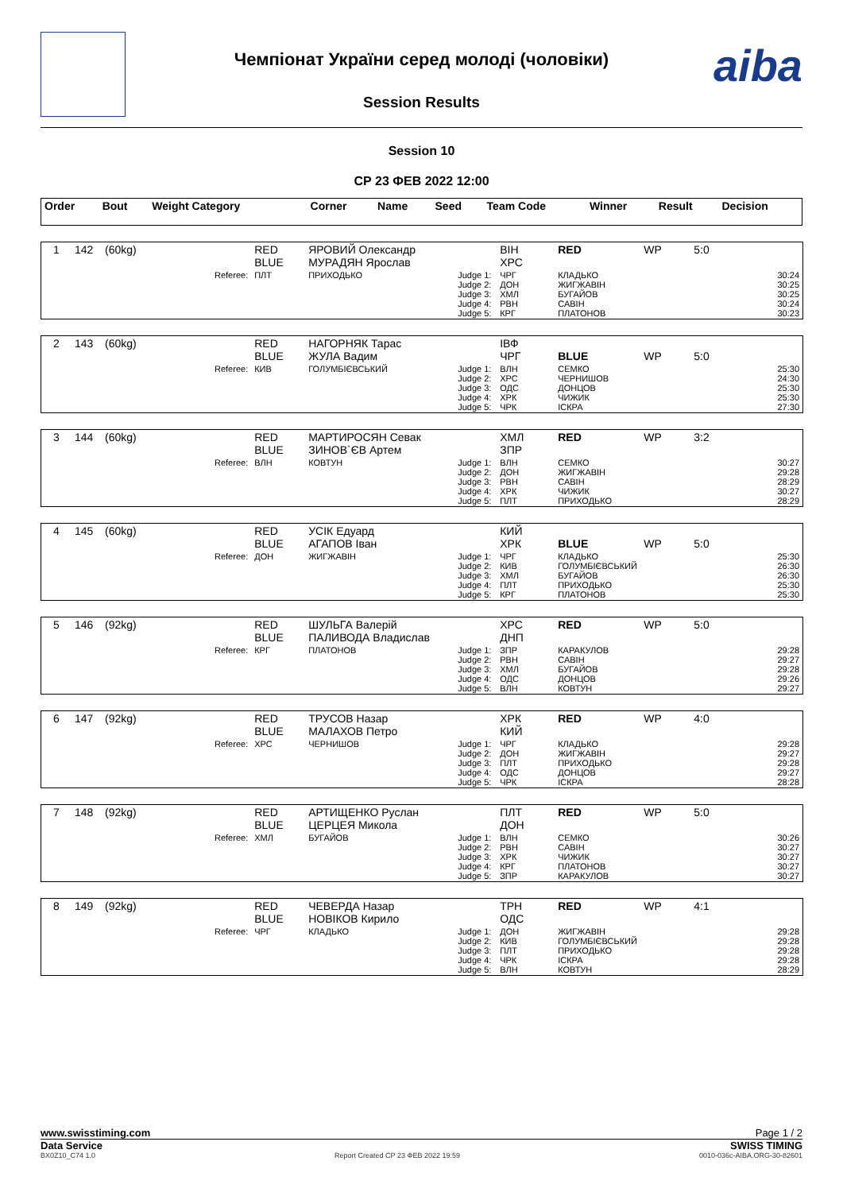aiba
Чемпіонат України серед молоді (чоловіки)
Session Results
Session 10
СР 23 ФЕВ 2022 12:00
| Order | Bout | Weight Category | | Corner | Name | Seed | Team Code | Winner | Result | Decision |
| 1 | 142 | (60kg) | | RED BLUE | ЯРОВИЙ Олександр МУРАДЯН Ярослав | | ВІН ХРС | RED | WP | 5:0 |
| | | | Referee: | ПЛТ | ПРИХОДЬКО | Judge 1: Judge 2: Judge 3: Judge 4: Judge 5: | ЧРГ ДОН ХМЛ РВН КРГ | КЛАДЬКО ЖИГЖАВІН БУГАЙОВ САВІН ПЛАТОНОВ | | 30:24 30:25 30:25 30:24 30:23 |
| 2 | 143 | (60kg) | | RED BLUE | НАГОРНЯК Тарас ЖУЛА Вадим | | ІВФ ЧРГ | BLUE | WP | 5:0 |
| | | | Referee: | КИВ | ГОЛУМБІЄВСЬКИЙ | Judge 1: Judge 2: Judge 3: Judge 4: Judge 5: | ВЛН ХРС ОДС ХРК ЧРК | СЕМКО ЧЕРНИШОВ ДОНЦОВ ЧИЖИК ІСКРА | | 25:30 24:30 25:30 25:30 27:30 |
| 3 | 144 | (60kg) | | RED BLUE | МАРТИРОСЯН Севак ЗИНОВ`ЄВ Артем | | ХМЛ ЗПР | RED | WP | 3:2 |
| | | | Referee: | ВЛН | КОВТУН | Judge 1: Judge 2: Judge 3: Judge 4: Judge 5: | ВЛН ДОН РВН ХРК ПЛТ | СЕМКО ЖИГЖАВІН САВІН ЧИЖИК ПРИХОДЬКО | | 30:27 29:28 28:29 30:27 28:29 |
| 4 | 145 | (60kg) | | RED BLUE | УСІК Едуард АГАПОВ Іван | | КИЙ ХРК | BLUE | WP | 5:0 |
| | | | Referee: | ДОН | ЖИГЖАВІН | Judge 1: Judge 2: Judge 3: Judge 4: Judge 5: | ЧРГ КИВ ХМЛ ПЛТ КРГ | КЛАДЬКО ГОЛУМБІЄВСЬКИЙ БУГАЙОВ ПРИХОДЬКО ПЛАТОНОВ | | 25:30 26:30 26:30 25:30 25:30 |
| 5 | 146 | (92kg) | | RED BLUE | ШУЛЬГА Валерій ПАЛИВОДА Владислав | | ХРС ДНП | RED | WP | 5:0 |
| | | | Referee: | КРГ | ПЛАТОНОВ | Judge 1: Judge 2: Judge 3: Judge 4: Judge 5: | ЗПР РВН ХМЛ ОДС ВЛН | КАРАКУЛОВ САВІН БУГАЙОВ ДОНЦОВ КОВТУН | | 29:28 29:27 29:28 29:26 29:27 |
| 6 | 147 | (92kg) | | RED BLUE | ТРУСОВ Назар МАЛАХОВ Петро | | ХРК КИЙ | RED | WP | 4:0 |
| | | | Referee: | ХРС | ЧЕРНИШОВ | Judge 1: Judge 2: Judge 3: Judge 4: Judge 5: | ЧРГ ДОН ПЛТ ОДС ЧРК | КЛАДЬКО ЖИГЖАВІН ПРИХОДЬКО ДОНЦОВ ІСКРА | | 29:28 29:27 29:28 29:27 28:28 |
| 7 | 148 | (92kg) | | RED BLUE | АРТИЩЕНКО Руслан ЦЕРЦЕЯ Микола | | ПЛТ ДОН | RED | WP | 5:0 |
| | | | Referee: | ХМЛ | БУГАЙОВ | Judge 1: Judge 2: Judge 3: Judge 4: Judge 5: | ВЛН РВН ХРК КРГ ЗПР | СЕМКО САВІН ЧИЖИК ПЛАТОНОВ КАРАКУЛОВ | | 30:26 30:27 30:27 30:27 30:27 |
| 8 | 149 | (92kg) | | RED BLUE | ЧЕВЕРДА Назар НОВІКОВ Кирило | | ТРН ОДС | RED | WP | 4:1 |
| | | | Referee: | ЧРГ | КЛАДЬКО | Judge 1: Judge 2: Judge 3: Judge 4: Judge 5: | ДОН КИВ ПЛТ ЧРК ВЛН | ЖИГЖАВІН ГОЛУМБІЄВСЬКИЙ ПРИХОДЬКО ІСКРА КОВТУН | | 29:28 29:28 29:28 29:28 28:29 |
www.swisstiming.com Page 1 / 2
Data Service SWISS TIMING
BX0Z10_C74 1.0 Report Created СР 23 ФЕВ 2022 19:59 0010-036c-AIBA.ORG-30-82601